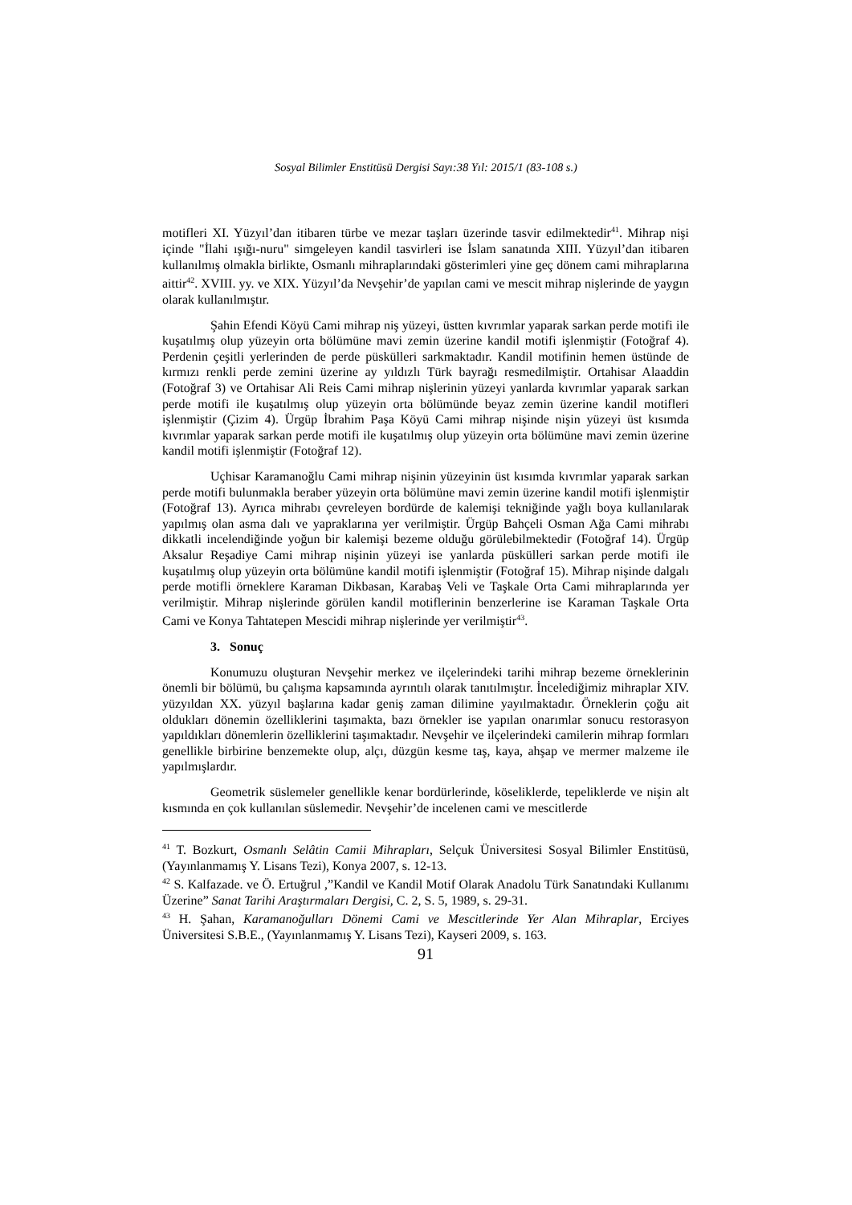Sosyal Bilimler Enstitüsü Dergisi Sayı:38 Yıl: 2015/1 (83-108 s.)
motifleri XI. Yüzyıl’dan itibaren türbe ve mezar taşları üzerinde tasvir edilmektedir<sup>41</sup>. Mihrap nişi içinde "İlahi ışığı-nuru" simgeleyen kandil tasvirleri ise İslam sanatında XIII. Yüzyıl’dan itibaren kullanılmış olmakla birlikte, Osmanlı mihraplarındaki gösterimleri yine geç dönem cami mihraplarına aittir<sup>42</sup>. XVIII. yy. ve XIX. Yüzyıl’da Nevşehir’de yapılan cami ve mescit mihrap nişlerinde de yaygın olarak kullanılmıştır.
Şahin Efendi Köyü Cami mihrap niş yüzeyi, üstten kıvrımlar yaparak sarkan perde motifi ile kuşatılmış olup yüzeyin orta bölümüne mavi zemin üzerine kandil motifi işlenmiştir (Fotoğraf 4). Perdenin çeşitli yerlerinden de perde püskülleri sarkmaktadır. Kandil motifinin hemen üstünde de kırmızı renkli perde zemini üzerine ay yıldızlı Türk bayrağı resmedilmiştir. Ortahisar Alaaddin (Fotoğraf 3) ve Ortahisar Ali Reis Cami mihrap nişlerinin yüzeyi yanlarda kıvrımlar yaparak sarkan perde motifi ile kuşatılmış olup yüzeyin orta bölümünde beyaz zemin üzerine kandil motifleri işlenmiştir (Çizim 4). Ürgüp İbrahim Paşa Köyü Cami mihrap nişinde nişin yüzeyi üst kısımda kıvrımlar yaparak sarkan perde motifi ile kuşatılmış olup yüzeyin orta bölümüne mavi zemin üzerine kandil motifi işlenmiştir (Fotoğraf 12).
Uçhisar Karamanoğlu Cami mihrap nişinin yüzeyinin üst kısımda kıvrımlar yaparak sarkan perde motifi bulunmakla beraber yüzeyin orta bölümüne mavi zemin üzerine kandil motifi işlenmiştir (Fotoğraf 13). Ayrıca mihrabı çevreleyen bordürde de kalemişi tekniğinde yağlı boya kullanılarak yapılmış olan asma dalı ve yapraklarına yer verilmiştir. Ürgüp Bahçeli Osman Ağa Cami mihrabı dikkatli incelendiğinde yoğun bir kalemişi bezeme olduğu görülebilmektedir (Fotoğraf 14). Ürgüp Aksalur Reşadiye Cami mihrap nişinin yüzeyi ise yanlarda püskülleri sarkan perde motifi ile kuşatılmış olup yüzeyin orta bölümüne kandil motifi işlenmiştir (Fotoğraf 15). Mihrap nişinde dalgalı perde motifli örneklere Karaman Dikbasan, Karabaş Veli ve Taşkale Orta Cami mihraplarında yer verilmiştir. Mihrap nişlerinde görülen kandil motiflerinin benzerlerine ise Karaman Taşkale Orta Cami ve Konya Tahtatepen Mescidi mihrap nişlerinde yer verilmiştir<sup>43</sup>.
3. Sonuç
Konumuzu oluşturan Nevşehir merkez ve ilçelerindeki tarihi mihrap bezeme örneklerinin önemli bir bölümü, bu çalışma kapsamında ayrıntılı olarak tanıtılmıştır. İncelediğimiz mihraplar XIV. yüzyıldan XX. yüzyıl başlarına kadar geniş zaman dilimine yayılmaktadır. Örneklerin çoğu ait oldukları dönemin özelliklerini taşımakta, bazı örnekler ise yapılan onarımlar sonucu restorasyon yapıldıkları dönemlerin özelliklerini taşımaktadır. Nevşehir ve ilçelerindeki camilerin mihrap formları genellikle birbirine benzemekte olup, alçı, düzgün kesme taş, kaya, ahşap ve mermer malzeme ile yapılmışlardır.
Geometrik süslemeler genellikle kenar bordürlerinde, köseliklerde, tepeliklerde ve nişin alt kısmında en çok kullanılan süslemedir. Nevşehir’de incelenen cami ve mescitlerde
<sup>41</sup> T. Bozkurt, Osmanlı Selâtin Camii Mihrapları, Selçuk Üniversitesi Sosyal Bilimler Enstitüsü, (Yayınlanmamış Y. Lisans Tezi), Konya 2007, s. 12-13.
<sup>42</sup> S. Kalfazade. ve Ö. Ertuğrul ,”Kandil ve Kandil Motif Olarak Anadolu Türk Sanatındaki Kullanımı Üzerine” Sanat Tarihi Araştırmaları Dergisi, C. 2, S. 5, 1989, s. 29-31.
<sup>43</sup> H. Şahan, Karamanoğulları Dönemi Cami ve Mescitlerinde Yer Alan Mihraplar, Erciyes Üniversitesi S.B.E., (Yayınlanmamış Y. Lisans Tezi), Kayseri 2009, s. 163.
91